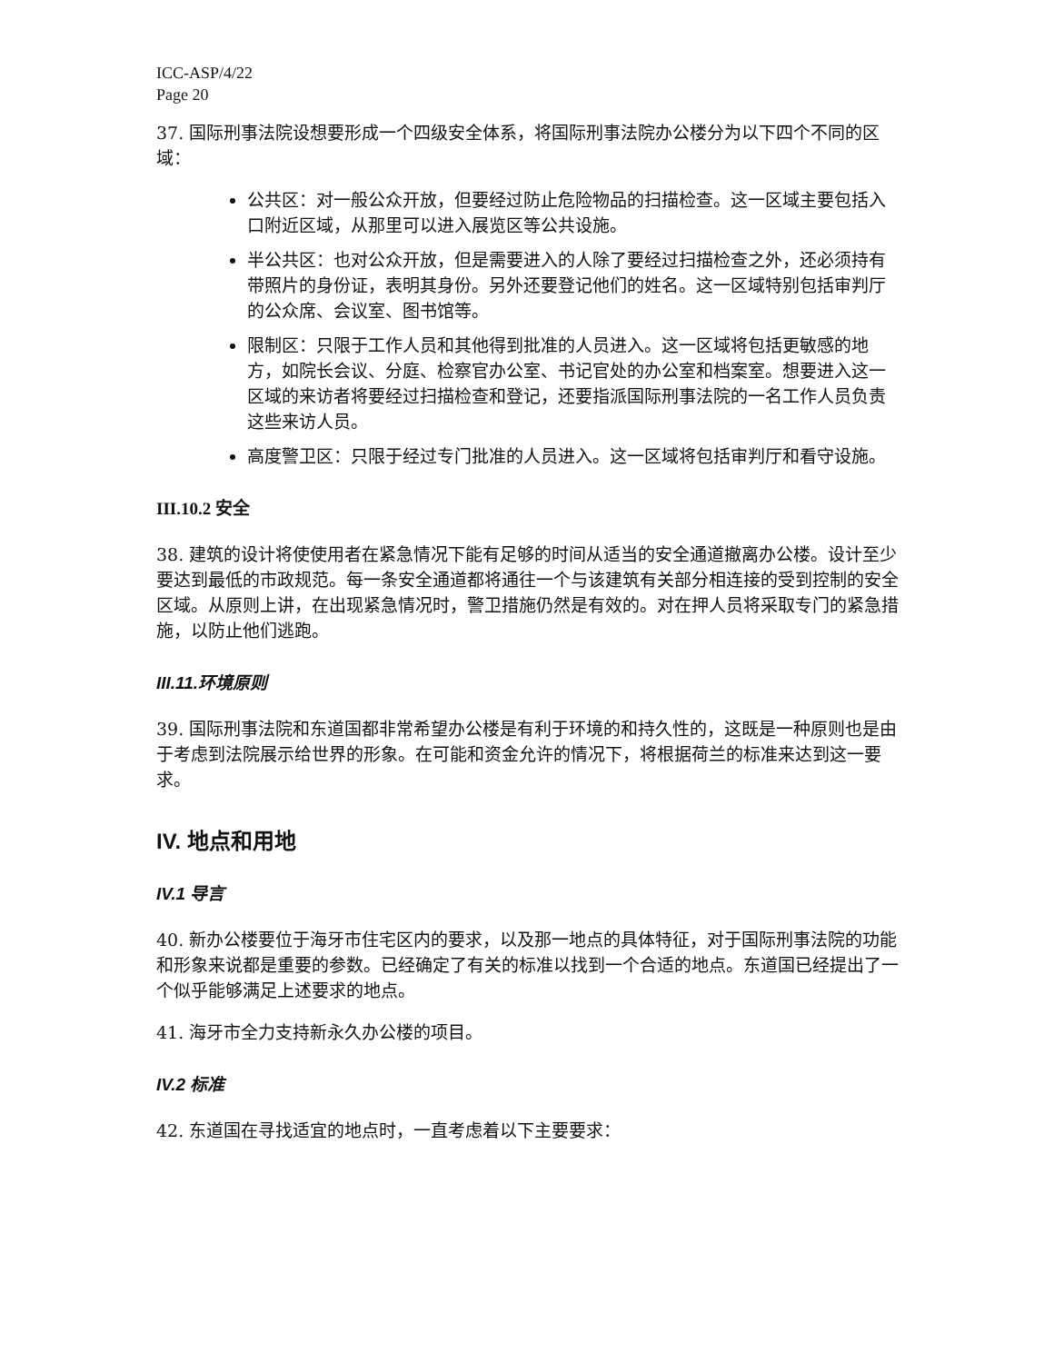ICC-ASP/4/22
Page 20
37. 国际刑事法院设想要形成一个四级安全体系，将国际刑事法院办公楼分为以下四个不同的区域：
公共区：对一般公众开放，但要经过防止危险物品的扫描检查。这一区域主要包括入口附近区域，从那里可以进入展览区等公共设施。
半公共区：也对公众开放，但是需要进入的人除了要经过扫描检查之外，还必须持有带照片的身份证，表明其身份。另外还要登记他们的姓名。这一区域特别包括审判厅的公众席、会议室、图书馆等。
限制区：只限于工作人员和其他得到批准的人员进入。这一区域将包括更敏感的地方，如院长会议、分庭、检察官办公室、书记官处的办公室和档案室。想要进入这一区域的来访者将要经过扫描检查和登记，还要指派国际刑事法院的一名工作人员负责这些来访人员。
高度警卫区：只限于经过专门批准的人员进入。这一区域将包括审判厅和看守设施。
III.10.2 安全
38. 建筑的设计将使使用者在紧急情况下能有足够的时间从适当的安全通道撤离办公楼。设计至少要达到最低的市政规范。每一条安全通道都将通往一个与该建筑有关部分相连接的受到控制的安全区域。从原则上讲，在出现紧急情况时，警卫措施仍然是有效的。对在押人员将采取专门的紧急措施，以防止他们逃跑。
III.11.环境原则
39. 国际刑事法院和东道国都非常希望办公楼是有利于环境的和持久性的，这既是一种原则也是由于考虑到法院展示给世界的形象。在可能和资金允许的情况下，将根据荷兰的标准来达到这一要求。
IV. 地点和用地
IV.1 导言
40. 新办公楼要位于海牙市住宅区内的要求，以及那一地点的具体特征，对于国际刑事法院的功能和形象来说都是重要的参数。已经确定了有关的标准以找到一个合适的地点。东道国已经提出了一个似乎能够满足上述要求的地点。
41. 海牙市全力支持新永久办公楼的项目。
IV.2 标准
42. 东道国在寻找适宜的地点时，一直考虑着以下主要要求：